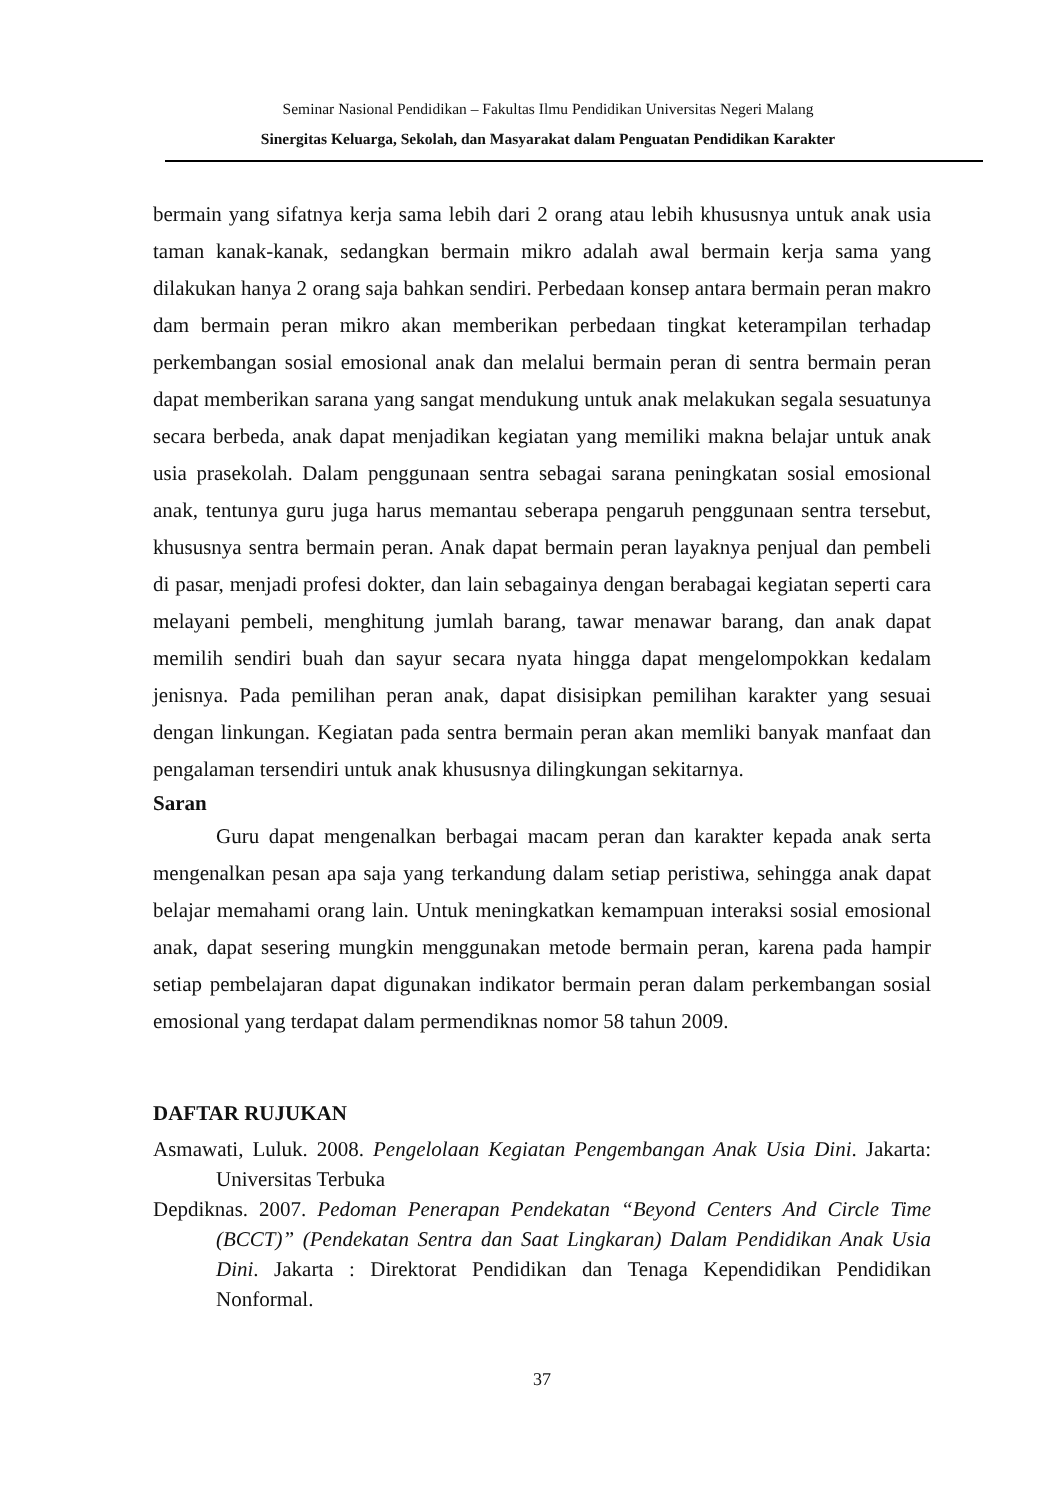Seminar Nasional Pendidikan – Fakultas Ilmu Pendidikan Universitas Negeri Malang
Sinergitas Keluarga, Sekolah, dan Masyarakat dalam Penguatan Pendidikan Karakter
bermain yang sifatnya kerja sama lebih dari 2 orang atau lebih khususnya untuk anak usia taman kanak-kanak, sedangkan bermain mikro adalah awal bermain kerja sama yang dilakukan hanya 2 orang saja bahkan sendiri. Perbedaan konsep antara bermain peran makro dam bermain peran mikro akan memberikan perbedaan tingkat keterampilan terhadap perkembangan sosial emosional anak dan melalui bermain peran di sentra bermain peran dapat memberikan sarana yang sangat mendukung untuk anak melakukan segala sesuatunya secara berbeda, anak dapat menjadikan kegiatan yang memiliki makna belajar untuk anak usia prasekolah. Dalam penggunaan sentra sebagai sarana peningkatan sosial emosional anak, tentunya guru juga harus memantau seberapa pengaruh penggunaan sentra tersebut, khususnya sentra bermain peran. Anak dapat bermain peran layaknya penjual dan pembeli di pasar, menjadi profesi dokter, dan lain sebagainya dengan berabagai kegiatan seperti cara melayani pembeli, menghitung jumlah barang, tawar menawar barang, dan anak dapat memilih sendiri buah dan sayur secara nyata hingga dapat mengelompokkan kedalam jenisnya. Pada pemilihan peran anak, dapat disisipkan pemilihan karakter yang sesuai dengan linkungan. Kegiatan pada sentra bermain peran akan memliki banyak manfaat dan pengalaman tersendiri untuk anak khususnya dilingkungan sekitarnya.
Saran
Guru dapat mengenalkan berbagai macam peran dan karakter kepada anak serta mengenalkan pesan apa saja yang terkandung dalam setiap peristiwa, sehingga anak dapat belajar memahami orang lain. Untuk meningkatkan kemampuan interaksi sosial emosional anak, dapat sesering mungkin menggunakan metode bermain peran, karena pada hampir setiap pembelajaran dapat digunakan indikator bermain peran dalam perkembangan sosial emosional yang terdapat dalam permendiknas nomor 58 tahun 2009.
DAFTAR RUJUKAN
Asmawati, Luluk. 2008. Pengelolaan Kegiatan Pengembangan Anak Usia Dini. Jakarta: Universitas Terbuka
Depdiknas. 2007. Pedoman Penerapan Pendekatan “Beyond Centers And Circle Time (BCCT)” (Pendekatan Sentra dan Saat Lingkaran) Dalam Pendidikan Anak Usia Dini. Jakarta : Direktorat Pendidikan dan Tenaga Kependidikan Pendidikan Nonformal.
37